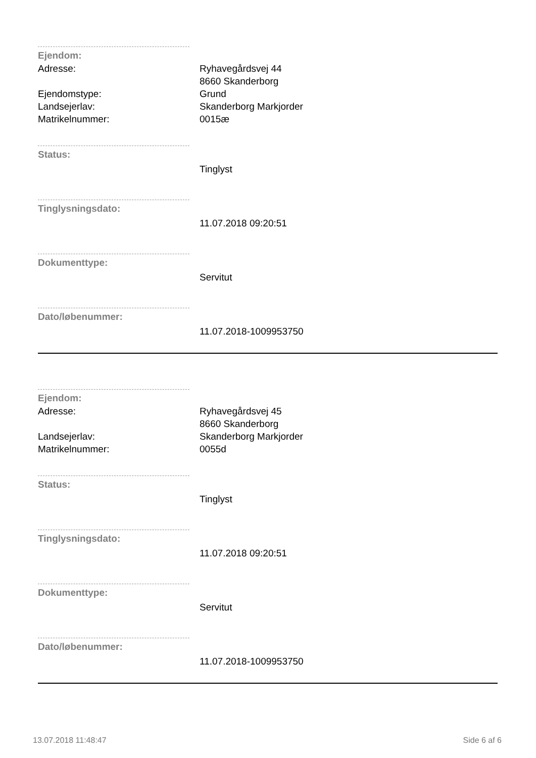Ejendom:
Adresse: Ryhavegårdsvej 44
8660 Skanderborg
Ejendomstype: Grund
Landsejerlav: Skanderborg Markjorder
Matrikelnummer: 0015æ
Status:
Tinglyst
Tinglysningsdato:
11.07.2018 09:20:51
Dokumenttype:
Servitut
Dato/løbenummer:
11.07.2018-1009953750
Ejendom:
Adresse: Ryhavegårdsvej 45
8660 Skanderborg
Landsejerlav: Skanderborg Markjorder
Matrikelnummer: 0055d
Status:
Tinglyst
Tinglysningsdato:
11.07.2018 09:20:51
Dokumenttype:
Servitut
Dato/løbenummer:
11.07.2018-1009953750
13.07.2018 11:48:47 Side 6 af 6